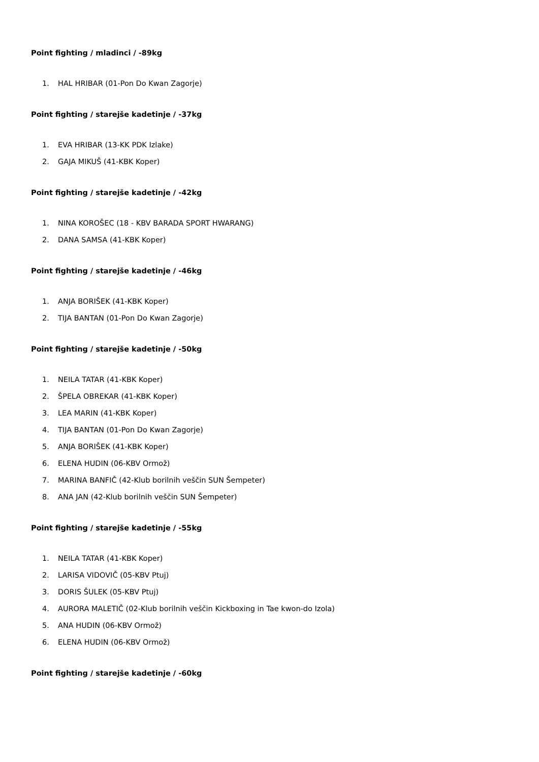Point fighting / mladinci / -89kg
1. HAL HRIBAR (01-Pon Do Kwan Zagorje)
Point fighting / starejše kadetinje / -37kg
1. EVA HRIBAR (13-KK PDK Izlake)
2. GAJA MIKUŠ (41-KBK Koper)
Point fighting / starejše kadetinje / -42kg
1. NINA KOROŠEC (18 - KBV BARADA SPORT HWARANG)
2. DANA SAMSA (41-KBK Koper)
Point fighting / starejše kadetinje / -46kg
1. ANJA BORIŠEK (41-KBK Koper)
2. TIJA BANTAN (01-Pon Do Kwan Zagorje)
Point fighting / starejše kadetinje / -50kg
1. NEILA TATAR (41-KBK Koper)
2. ŠPELA OBREKAR (41-KBK Koper)
3. LEA MARIN (41-KBK Koper)
4. TIJA BANTAN (01-Pon Do Kwan Zagorje)
5. ANJA BORIŠEK (41-KBK Koper)
6. ELENA HUDIN (06-KBV Ormož)
7. MARINA BANFIČ (42-Klub borilnih veščin SUN Šempeter)
8. ANA JAN (42-Klub borilnih veščin SUN Šempeter)
Point fighting / starejše kadetinje / -55kg
1. NEILA TATAR (41-KBK Koper)
2. LARISA VIDOVIČ (05-KBV Ptuj)
3. DORIS ŠULEK (05-KBV Ptuj)
4. AURORA MALETIČ (02-Klub borilnih veščin Kickboxing in Tae kwon-do Izola)
5. ANA HUDIN (06-KBV Ormož)
6. ELENA HUDIN (06-KBV Ormož)
Point fighting / starejše kadetinje / -60kg